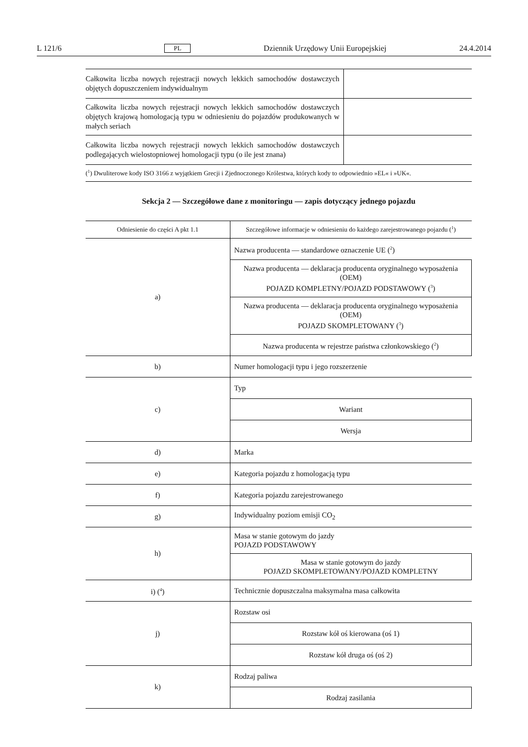L 121/6 PL Dziennik Urzędowy Unii Europejskiej 24.4.2014
| Całkowita liczba nowych rejestracji nowych lekkich samochodów dostawczych objętych dopuszczeniem indywidualnym | |
| Całkowita liczba nowych rejestracji nowych lekkich samochodów dostawczych objętych krajową homologacją typu w odniesieniu do pojazdów produkowanych w małych seriach | |
| Całkowita liczba nowych rejestracji nowych lekkich samochodów dostawczych podlegających wielostopniowej homologacji typu (o ile jest znana) | |
(<sup>1</sup>) Dwuliterowe kody ISO 3166 z wyjątkiem Grecji i Zjednoczonego Królestwa, których kody to odpowiednio »EL« i »UK«.
Sekcja 2 — Szczegółowe dane z monitoringu — zapis dotyczący jednego pojazdu
| Odniesienie do części A pkt 1.1 | Szczegółowe informacje w odniesieniu do każdego zarejestrowanego pojazdu (<sup>1</sup>) |
| --- | --- |
| a) | Nazwa producenta — standardowe oznaczenie UE (<sup>2</sup>) |
| | Nazwa producenta — deklaracja producenta oryginalnego wyposażenia (OEM) POJAZD KOMPLETNY/POJAZD PODSTAWOWY (<sup>3</sup>) |
| | Nazwa producenta — deklaracja producenta oryginalnego wyposażenia (OEM) POJAZD SKOMPLETOWANY (<sup>3</sup>) |
| | Nazwa producenta w rejestrze państwa członkowskiego (<sup>2</sup>) |
| b) | Numer homologacji typu i jego rozszerzenie |
| c) | Typ |
| | Wariant |
| | Wersja |
| d) | Marka |
| e) | Kategoria pojazdu z homologacją typu |
| f) | Kategoria pojazdu zarejestrowanego |
| g) | Indywidualny poziom emisji CO<sub>2</sub> |
| h) | Masa w stanie gotowym do jazdy POJAZD PODSTAWOWY |
| | Masa w stanie gotowym do jazdy POJAZD SKOMPLETOWANY/POJAZD KOMPLETNY |
| i) (<sup>4</sup>) | Technicznie dopuszczalna maksymalna masa całkowita |
| j) | Rozstaw osi |
| | Rozstaw kół oś kierowana (oś 1) |
| | Rozstaw kół druga oś (oś 2) |
| k) | Rodzaj paliwa |
| | Rodzaj zasilania |